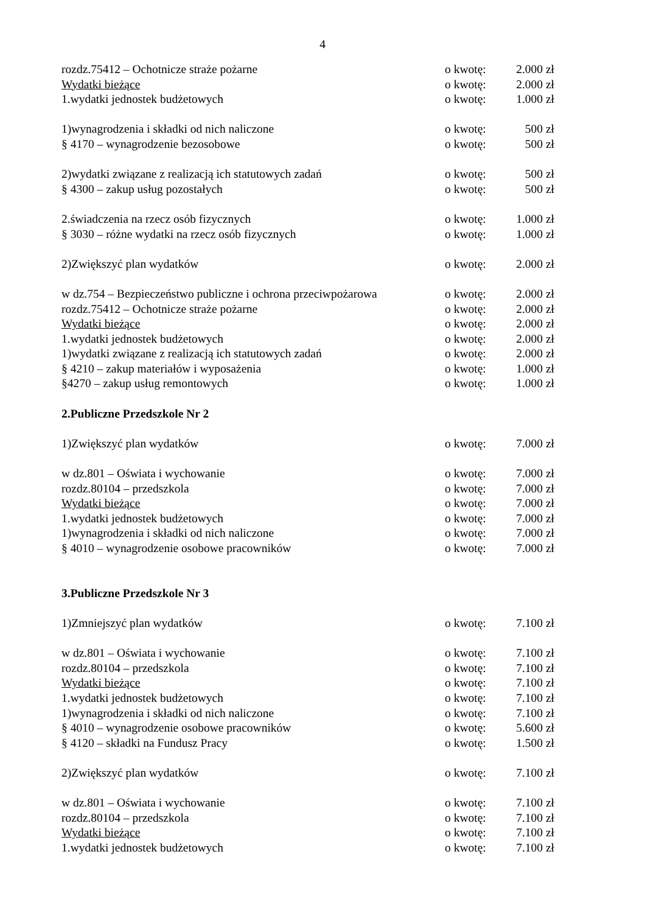4
rozdz.75412 – Ochotnicze straże pożarne o kwotę: 2.000 zł
Wydatki bieżące o kwotę: 2.000 zł
1.wydatki jednostek budżetowych o kwotę: 1.000 zł
1)wynagrodzenia i składki od nich naliczone o kwotę: 500 zł
§ 4170 – wynagrodzenie bezosobowe o kwotę: 500 zł
2)wydatki związane z realizacją ich statutowych zadań o kwotę: 500 zł
§ 4300 – zakup usług pozostałych o kwotę: 500 zł
2.świadczenia na rzecz osób fizycznych o kwotę: 1.000 zł
§ 3030 – różne wydatki na rzecz osób fizycznych o kwotę: 1.000 zł
2)Zwiększyć plan wydatków o kwotę: 2.000 zł
w dz.754 – Bezpieczeństwo publiczne i ochrona przeciwpożarowa o kwotę: 2.000 zł
rozdz.75412 – Ochotnicze straże pożarne o kwotę: 2.000 zł
Wydatki bieżące o kwotę: 2.000 zł
1.wydatki jednostek budżetowych o kwotę: 2.000 zł
1)wydatki związane z realizacją ich statutowych zadań o kwotę: 2.000 zł
§ 4210 – zakup materiałów i wyposażenia o kwotę: 1.000 zł
§4270 – zakup usług remontowych o kwotę: 1.000 zł
2.Publiczne Przedszkole Nr 2
1)Zwiększyć plan wydatków o kwotę: 7.000 zł
w dz.801 – Oświata i wychowanie o kwotę: 7.000 zł
rozdz.80104 – przedszkola o kwotę: 7.000 zł
Wydatki bieżące o kwotę: 7.000 zł
1.wydatki jednostek budżetowych o kwotę: 7.000 zł
1)wynagrodzenia i składki od nich naliczone o kwotę: 7.000 zł
§ 4010 – wynagrodzenie osobowe pracowników o kwotę: 7.000 zł
3.Publiczne Przedszkole Nr 3
1)Zmniejszyć plan wydatków o kwotę: 7.100 zł
w dz.801 – Oświata i wychowanie o kwotę: 7.100 zł
rozdz.80104 – przedszkola o kwotę: 7.100 zł
Wydatki bieżące o kwotę: 7.100 zł
1.wydatki jednostek budżetowych o kwotę: 7.100 zł
1)wynagrodzenia i składki od nich naliczone o kwotę: 7.100 zł
§ 4010 – wynagrodzenie osobowe pracowników o kwotę: 5.600 zł
§ 4120 – składki na Fundusz Pracy o kwotę: 1.500 zł
2)Zwiększyć plan wydatków o kwotę: 7.100 zł
w dz.801 – Oświata i wychowanie o kwotę: 7.100 zł
rozdz.80104 – przedszkola o kwotę: 7.100 zł
Wydatki bieżące o kwotę: 7.100 zł
1.wydatki jednostek budżetowych o kwotę: 7.100 zł